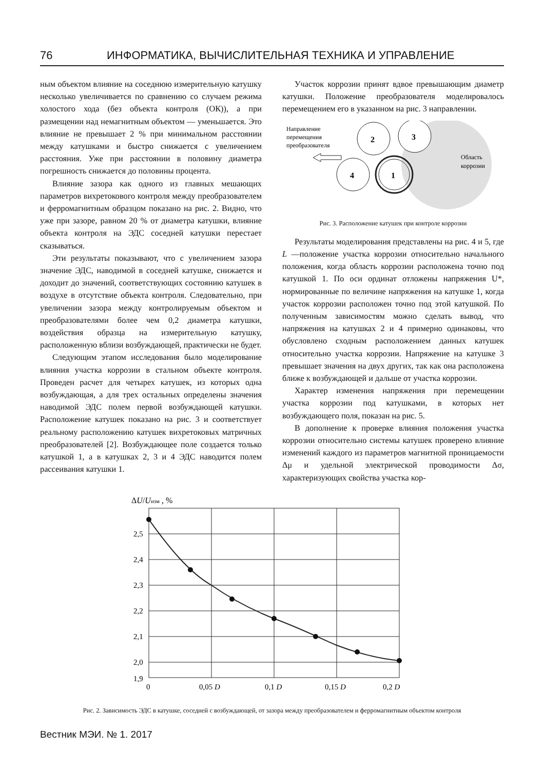76 ИНФОРМАТИКА, ВЫЧИСЛИТЕЛЬНАЯ ТЕХНИКА И УПРАВЛЕНИЕ
ным объектом влияние на соседнюю измерительную катушку несколько увеличивается по сравнению со случаем режима холостого хода (без объекта контроля (ОК)), а при размещении над немагнитным объектом — уменьшается. Это влияние не превышает 2 % при минимальном расстоянии между катушками и быстро снижается с увеличением расстояния. Уже при расстоянии в половину диаметра погрешность снижается до половины процента.
Влияние зазора как одного из главных мешающих параметров вихретокового контроля между преобразователем и ферромагнитным образцом показано на рис. 2. Видно, что уже при зазоре, равном 20 % от диаметра катушки, влияние объекта контроля на ЭДС соседней катушки перестает сказываться.
Эти результаты показывают, что с увеличением зазора значение ЭДС, наводимой в соседней катушке, снижается и доходит до значений, соответствующих состоянию катушек в воздухе в отсутствие объекта контроля. Следовательно, при увеличении зазора между контролируемым объектом и преобразователями более чем 0,2 диаметра катушки, воздействия образца на измерительную катушку, расположенную вблизи возбуждающей, практически не будет.
Следующим этапом исследования было моделирование влияния участка коррозии в стальном объекте контроля. Проведен расчет для четырех катушек, из которых одна возбуждающая, а для трех остальных определены значения наводимой ЭДС полем первой возбуждающей катушки. Расположение катушек показано на рис. 3 и соответствует реальному расположению катушек вихретоковых матричных преобразователей [2]. Возбуждающее поле создается только катушкой 1, а в катушках 2, 3 и 4 ЭДС наводится полем рассеивания катушки 1.
Участок коррозии принят вдвое превышающим диаметр катушки. Положение преобразователя моделировалось перемещением его в указанном на рис. 3 направлении.
2
3
4
1
Направление
перемещения
преобразователя
Область
коррозии
Рис. 3. Расположение катушек при контроле коррозии
Результаты моделирования представлены на рис. 4 и 5, где L —положение участка коррозии относительно начального положения, когда область коррозии расположена точно под катушкой 1. По оси ординат отложены напряжения U*, нормированные по величине напряжения на катушке 1, когда участок коррозии расположен точно под этой катушкой. По полученным зависимостям можно сделать вывод, что напряжения на катушках 2 и 4 примерно одинаковы, что обусловлено сходным расположением данных катушек относительно участка коррозии. Напряжение на катушке 3 превышает значения на двух других, так как она расположена ближе к возбуждающей и дальше от участка коррозии.
Характер изменения напряжения при перемещении участка коррозии под катушками, в которых нет возбуждающего поля, показан на рис. 5.
В дополнение к проверке влияния положения участка коррозии относительно системы катушек проверено влияние изменений каждого из параметров магнитной проницаемости Δμ и удельной электрической проводимости Δσ, характеризующих свойства участка кор-
ΔU/Uизм , %
2,5
2,4
2,3
2,2
2,1
2,0
1,9
0
0,05 D
0,1 D
0,15 D
0,2 D
Рис. 2. Зависимость ЭДС в катушке, соседней с возбуждающей, от зазора между преобразователем и ферромагнитным объектом контроля
Вестник МЭИ. № 1. 2017